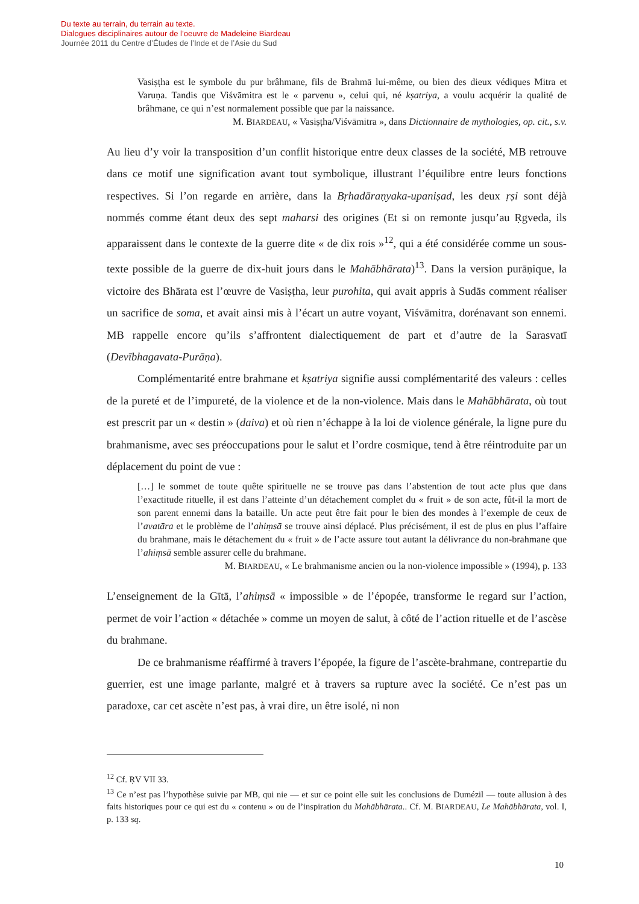Du texte au terrain, du terrain au texte.
Dialogues disciplinaires autour de l’oeuvre de Madeleine Biardeau
Journée 2011 du Centre d’Études de l’Inde et de l’Asie du Sud
Vasiṣṭha est le symbole du pur brâhmane, fils de Brahmā lui-même, ou bien des dieux védiques Mitra et Varuṇa. Tandis que Viśvāmitra est le « parvenu », celui qui, né kṣatriya, a voulu acquérir la qualité de brâhmane, ce qui n’est normalement possible que par la naissance.
M. BIARDEAU, « Vasiṣṭha/Viśvāmitra », dans Dictionnaire de mythologies, op. cit., s.v.
Au lieu d’y voir la transposition d’un conflit historique entre deux classes de la société, MB retrouve dans ce motif une signification avant tout symbolique, illustrant l’équilibre entre leurs fonctions respectives. Si l’on regarde en arrière, dans la Bṛhadāraṇyaka-upaniṣad, les deux ṛṣi sont déjà nommés comme étant deux des sept maharsi des origines (Et si on remonte jusqu’au Ṛgveda, ils apparaissent dans le contexte de la guerre dite « de dix rois »<sup>12</sup>, qui a été considérée comme un sous-texte possible de la guerre de dix-huit jours dans le Mahābhārata)<sup>13</sup>. Dans la version purāṇique, la victoire des Bhārata est l’œuvre de Vasiṣṭha, leur purohita, qui avait appris à Sudās comment réaliser un sacrifice de soma, et avait ainsi mis à l’écart un autre voyant, Viśvāmitra, dorénavant son ennemi. MB rappelle encore qu’ils s’affrontent dialectiquement de part et d’autre de la Sarasvatī (Devībhagavata-Purāṇa).
Complémentarité entre brahmane et kṣatriya signifie aussi complémentarité des valeurs : celles de la pureté et de l’impureté, de la violence et de la non-violence. Mais dans le Mahābhārata, où tout est prescrit par un « destin » (daiva) et où rien n’échappe à la loi de violence générale, la ligne pure du brahmanisme, avec ses préoccupations pour le salut et l’ordre cosmique, tend à être réintroduite par un déplacement du point de vue :
[…] le sommet de toute quête spirituelle ne se trouve pas dans l’abstention de tout acte plus que dans l’exactitude rituelle, il est dans l’atteinte d’un détachement complet du « fruit » de son acte, fût-il la mort de son parent ennemi dans la bataille. Un acte peut être fait pour le bien des mondes à l’exemple de ceux de l’avatāra et le problème de l’ahiṃsā se trouve ainsi déplacé. Plus précisément, il est de plus en plus l’affaire du brahmane, mais le détachement du « fruit » de l’acte assure tout autant la délivrance du non-brahmane que l’ahiṃsā semble assurer celle du brahmane.
M. BIARDEAU, « Le brahmanisme ancien ou la non-violence impossible » (1994), p. 133
L’enseignement de la Gītā, l’ahiṃsā « impossible » de l’épopée, transforme le regard sur l’action, permet de voir l’action « détachée » comme un moyen de salut, à côté de l’action rituelle et de l’ascèse du brahmane.
De ce brahmanisme réaffirmé à travers l’épopée, la figure de l’ascète-brahmane, contrepartie du guerrier, est une image parlante, malgré et à travers sa rupture avec la société. Ce n’est pas un paradoxe, car cet ascète n’est pas, à vrai dire, un être isolé, ni non
<sup>12</sup> Cf. ṚV VII 33.
<sup>13</sup> Ce n’est pas l’hypothèse suivie par MB, qui nie — et sur ce point elle suit les conclusions de Dumézil — toute allusion à des faits historiques pour ce qui est du « contenu » ou de l’inspiration du Mahābhārata.. Cf. M. BIARDEAU, Le Mahābhārata, vol. I, p. 133 sq.
10